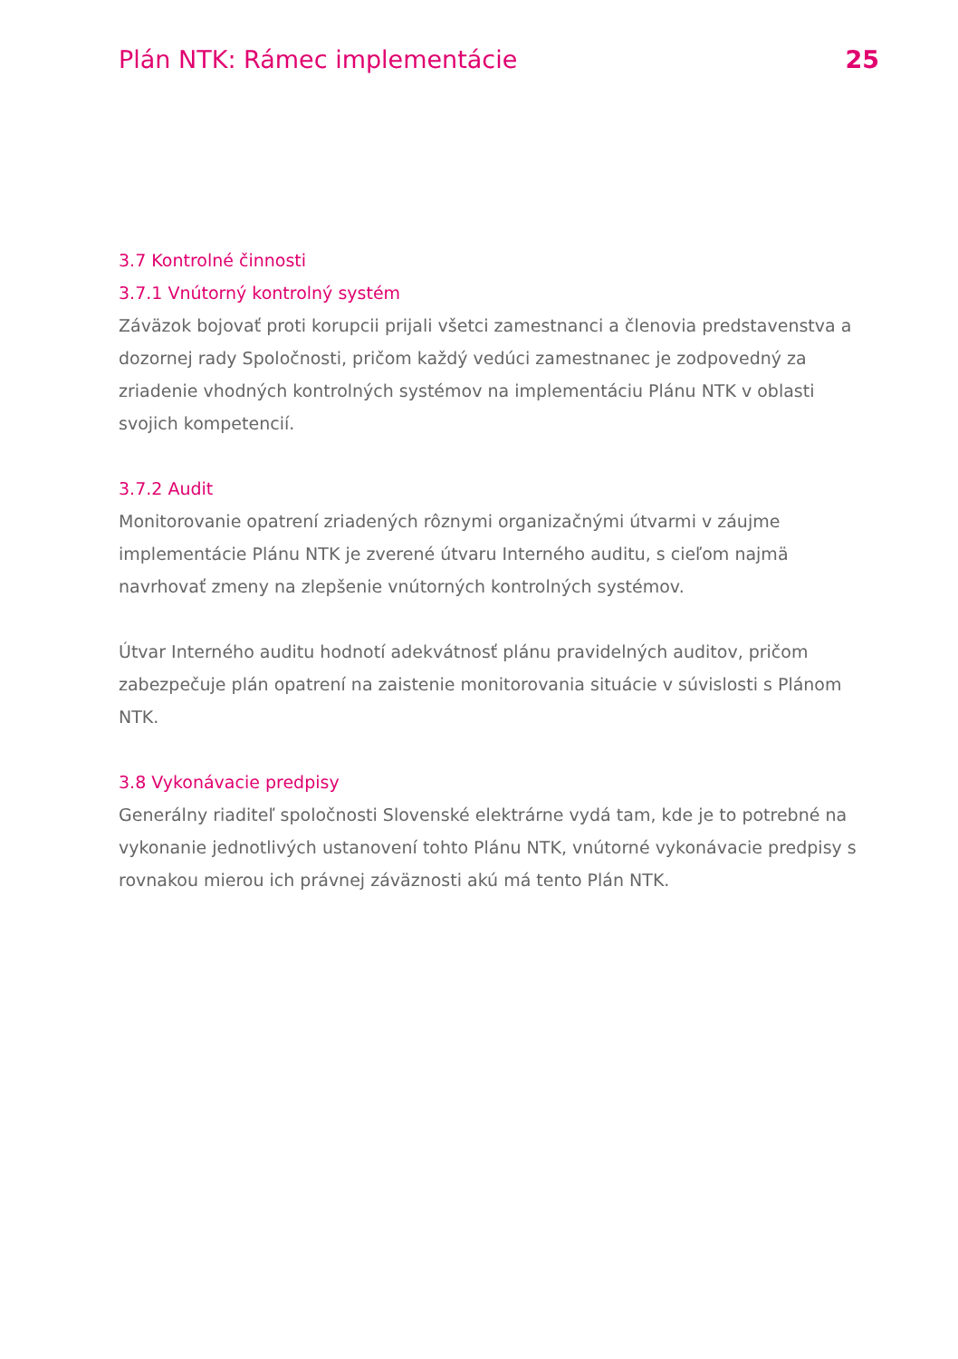Plán NTK: Rámec implementácie 25
3.7 Kontrolné činnosti
3.7.1 Vnútorný kontrolný systém
Záväzok bojovať proti korupcii prijali všetci zamestnanci a členovia predstavenstva a dozornej rady Spoločnosti, pričom každý vedúci zamestnanec je zodpovedný za zriadenie vhodných kontrolných systémov na implementáciu Plánu NTK v oblasti svojich kompetencií.
3.7.2 Audit
Monitorovanie opatrení zriadených rôznymi organizačnými útvarmi v záujme implementácie Plánu NTK je zverené útvaru Interného auditu, s cieľom najmä navrhovať zmeny na zlepšenie vnútorných kontrolných systémov.
Útvar Interného auditu hodnotí adekvátnosť plánu pravidelných auditov, pričom zabezpečuje plán opatrení na zaistenie monitorovania situácie v súvislosti s Plánom NTK.
3.8 Vykonávacie predpisy
Generálny riaditeľ spoločnosti Slovenské elektrárne vydá tam, kde je to potrebné na vykonanie jednotlivých ustanovení tohto Plánu NTK, vnútorné vykonávacie predpisy s rovnakou mierou ich právnej záväznosti akú má tento Plán NTK.